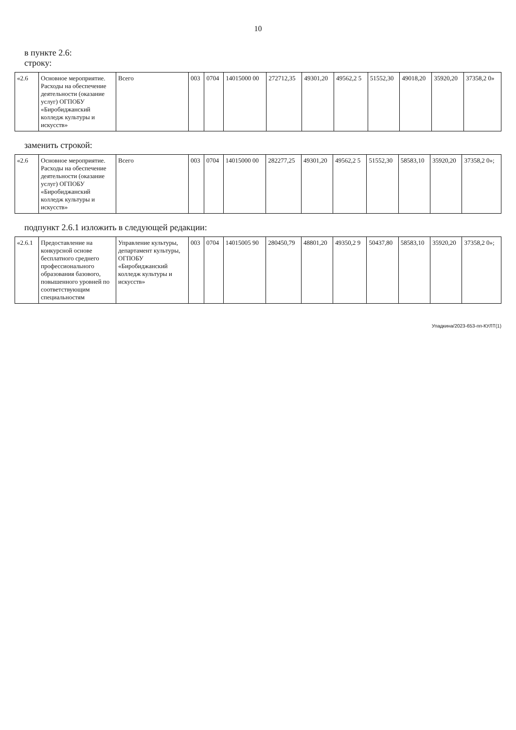10
в пункте 2.6:
строку:
| «2.6 | Основное мероприятие. Расходы на обеспечение деятельности (оказание услуг) ОГПОБУ «Биробиджанский колледж культуры и искусств» | Всего | 003 | 0704 | 14015000 00 | 272712,35 | 49301,20 | 49562,2 5 | 51552,30 | 49018,20 | 35920,20 | 37358,2 0» |
заменить строкой:
| «2.6 | Основное мероприятие. Расходы на обеспечение деятельности (оказание услуг) ОГПОБУ «Биробиджанский колледж культуры и искусств» | Всего | 003 | 0704 | 14015000 00 | 282277,25 | 49301,20 | 49562,2 5 | 51552,30 | 58583,10 | 35920,20 | 37358,2 0»; |
подпункт 2.6.1 изложить в следующей редакции:
| «2.6.1 | Предоставление на конкурсной основе бесплатного среднего профессионального образования базового, повышенного уровней по соответствующим специальностям | Управление культуры, департамент культуры, ОГПОБУ «Биробиджанский колледж культуры и искусств» | 003 | 0704 | 14015005 90 | 280450,79 | 48801,20 | 49350,2 9 | 50437,80 | 58583,10 | 35920,20 | 37358,2 0»; |
Упадкина/2023-653-пп-КУЛТ(1)